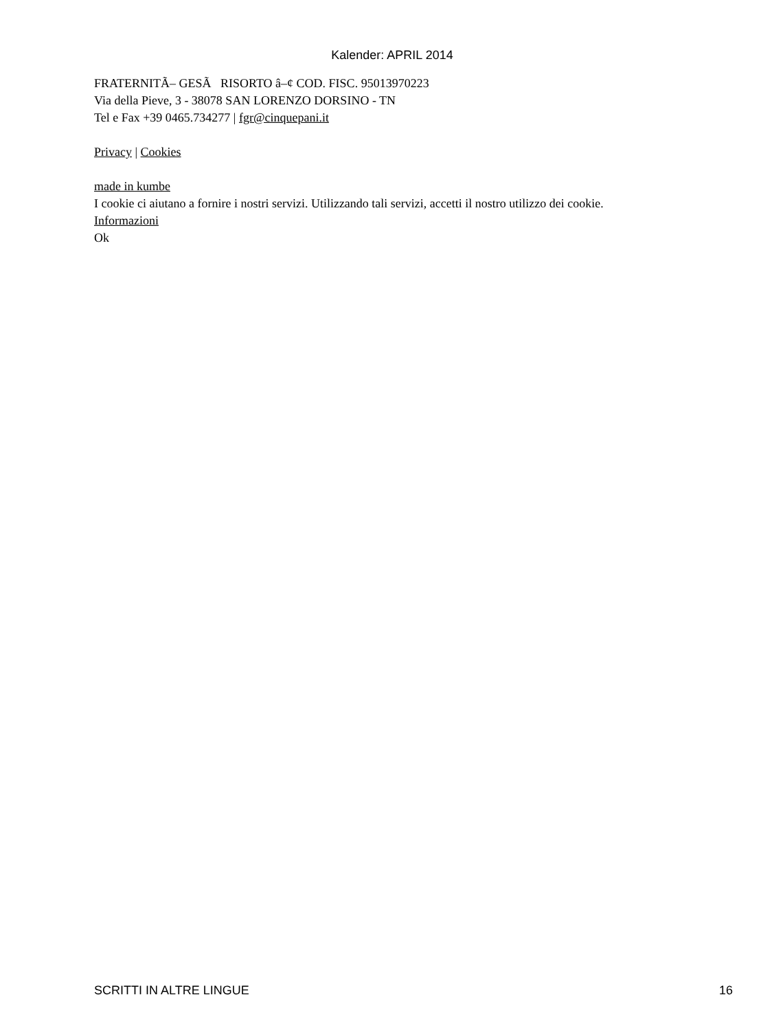Kalender: APRIL 2014
FRATERNITÃ– GESÃ RISORTO â–¢ COD. FISC. 95013970223
Via della Pieve, 3 - 38078 SAN LORENZO DORSINO - TN
Tel e Fax +39 0465.734277 | fgr@cinquepani.it
Privacy | Cookies
made in kumbe
I cookie ci aiutano a fornire i nostri servizi. Utilizzando tali servizi, accetti il nostro utilizzo dei cookie.
Informazioni
Ok
SCRITTI IN ALTRE LINGUE 16